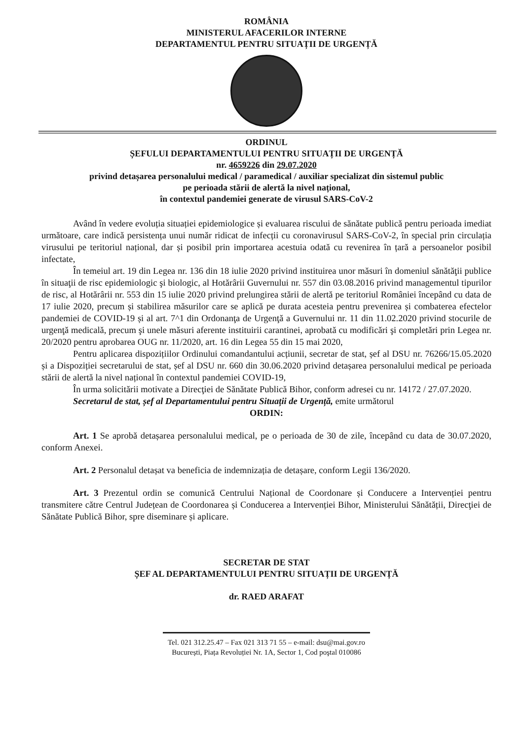ROMÂNIA
MINISTERUL AFACERILOR INTERNE
DEPARTAMENTUL PENTRU SITUAȚII DE URGENȚĂ
ORDINUL
ȘEFULUI DEPARTAMENTULUI PENTRU SITUAȚII DE URGENȚĂ
nr. 4659226 din 29.07.2020
privind detașarea personalului medical / paramedical / auxiliar specializat din sistemul public
pe perioada stării de alertă la nivel național,
în contextul pandemiei generate de virusul SARS-CoV-2
Având în vedere evoluția situației epidemiologice și evaluarea riscului de sănătate publică pentru perioada imediat următoare, care indică persistența unui număr ridicat de infecții cu coronavirusul SARS-CoV-2, în special prin circulația virusului pe teritoriul național, dar și posibil prin importarea acestuia odată cu revenirea în țară a persoanelor posibil infectate,
În temeiul art. 19 din Legea nr. 136 din 18 iulie 2020 privind instituirea unor măsuri în domeniul sănătăţii publice în situaţii de risc epidemiologic şi biologic, al Hotărârii Guvernului nr. 557 din 03.08.2016 privind managementul tipurilor de risc, al Hotărârii nr. 553 din 15 iulie 2020 privind prelungirea stării de alertă pe teritoriul României începând cu data de 17 iulie 2020, precum și stabilirea măsurilor care se aplică pe durata acesteia pentru prevenirea și combaterea efectelor pandemiei de COVID-19 și al art. 7^1 din Ordonanţa de Urgenţă a Guvernului nr. 11 din 11.02.2020 privind stocurile de urgenţă medicală, precum şi unele măsuri aferente instituirii carantinei, aprobată cu modificări şi completări prin Legea nr. 20/2020 pentru aprobarea OUG nr. 11/2020, art. 16 din Legea 55 din 15 mai 2020,
Pentru aplicarea dispozițiilor Ordinului comandantului acțiunii, secretar de stat, șef al DSU nr. 76266/15.05.2020 și a Dispoziției secretarului de stat, șef al DSU nr. 660 din 30.06.2020 privind detașarea personalului medical pe perioada stării de alertă la nivel național în contextul pandemiei COVID-19,
În urma solicitării motivate a Direcţiei de Sănătate Publică Bihor, conform adresei cu nr. 14172 / 27.07.2020.
Secretarul de stat, șef al Departamentului pentru Situații de Urgență, emite următorul
ORDIN:
Art. 1 Se aprobă detașarea personalului medical, pe o perioada de 30 de zile, începând cu data de 30.07.2020, conform Anexei.
Art. 2 Personalul detașat va beneficia de indemnizația de detașare, conform Legii 136/2020.
Art. 3 Prezentul ordin se comunică Centrului Național de Coordonare și Conducere a Intervenției pentru transmitere către Centrul Județean de Coordonarea și Conducerea a Intervenției Bihor, Ministerului Sănătății, Direcţiei de Sănătate Publică Bihor, spre diseminare și aplicare.
SECRETAR DE STAT
ȘEF AL DEPARTAMENTULUI PENTRU SITUAȚII DE URGENȚĂ
dr. RAED ARAFAT
Tel. 021 312.25.47 – Fax 021 313 71 55 – e-mail: dsu@mai.gov.ro
București, Piața Revoluției Nr. 1A, Sector 1, Cod poştal 010086